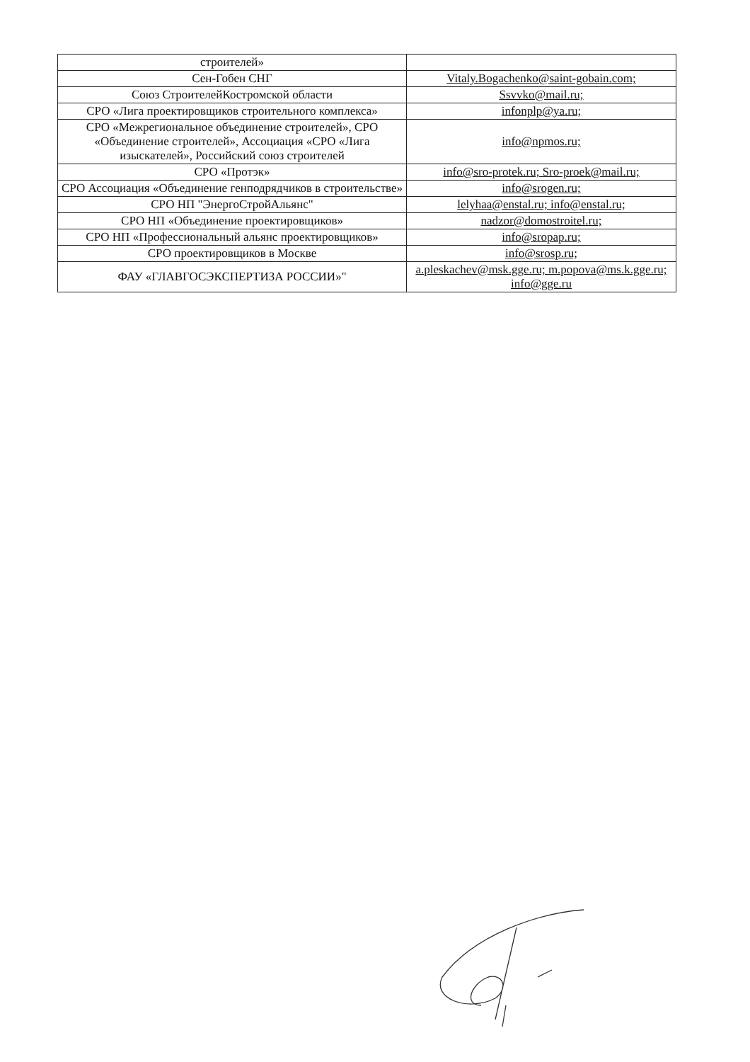| строителей» | |
| Сен-Гобен СНГ | Vitaly.Bogachenko@saint-gobain.com; |
| Союз СтроителейКостромской области | Ssvvko@mail.ru; |
| СРО «Лига проектировщиков строительного комплекса» | infonplp@ya.ru; |
| СРО «Межрегиональное объединение строителей», СРО «Объединение строителей», Ассоциация «СРО «Лига изыскателей», Российский союз строителей | info@npmos.ru; |
| СРО «Протэк» | info@sro-protek.ru; Sro-proek@mail.ru; |
| СРО Ассоциация «Объединение генподрядчиков в строительстве» | info@srogen.ru; |
| СРО НП "ЭнергоСтройАльянс" | lelyhaa@enstal.ru; info@enstal.ru; |
| СРО НП «Объединение проектировщиков» | nadzor@domostroitel.ru; |
| СРО НП «Профессиональный альянс проектировщиков» | info@sropap.ru; |
| СРО проектировщиков в Москве | info@srosp.ru; |
| ФАУ «ГЛАВГОСЭКСПЕРТИЗА РОССИИ»" | a.pleskachev@msk.gge.ru; m.popova@ms.k.gge.ru; info@gge.ru |